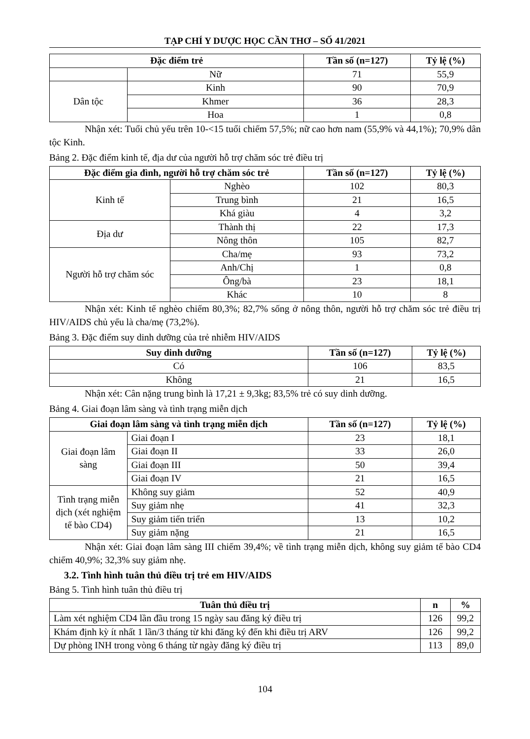TẠP CHÍ Y DƯỢC HỌC CẦN THƠ – SỐ 41/2021
| Đặc điểm trẻ | | Tần số (n=127) | Tỷ lệ (%) |
| --- | --- | --- | --- |
| | Nữ | 71 | 55,9 |
| Dân tộc | Kinh | 90 | 70,9 |
| | Khmer | 36 | 28,3 |
| | Hoa | 1 | 0,8 |
Nhận xét: Tuổi chủ yếu trên 10-<15 tuổi chiếm 57,5%; nữ cao hơn nam (55,9% và 44,1%); 70,9% dân tộc Kinh.
Bảng 2. Đặc điểm kinh tế, địa dư của người hỗ trợ chăm sóc trẻ điều trị
| Đặc điểm gia đình, người hỗ trợ chăm sóc trẻ | | Tần số (n=127) | Tỷ lệ (%) |
| --- | --- | --- | --- |
| Kinh tế | Nghèo | 102 | 80,3 |
| | Trung bình | 21 | 16,5 |
| | Khá giàu | 4 | 3,2 |
| Địa dư | Thành thị | 22 | 17,3 |
| | Nông thôn | 105 | 82,7 |
| Người hỗ trợ chăm sóc | Cha/mẹ | 93 | 73,2 |
| | Anh/Chị | 1 | 0,8 |
| | Ông/bà | 23 | 18,1 |
| | Khác | 10 | 8 |
Nhận xét: Kinh tế nghèo chiếm 80,3%; 82,7% sống ở nông thôn, người hỗ trợ chăm sóc trẻ điều trị HIV/AIDS chủ yếu là cha/mẹ (73,2%).
Bảng 3. Đặc điểm suy dinh dưỡng của trẻ nhiễm HIV/AIDS
| Suy dinh dưỡng | Tần số (n=127) | Tỷ lệ (%) |
| --- | --- | --- |
| Có | 106 | 83,5 |
| Không | 21 | 16,5 |
Nhận xét: Cân nặng trung bình là 17,21 ± 9,3kg; 83,5% trẻ có suy dinh dưỡng.
Bảng 4. Giai đoạn lâm sàng và tình trạng miễn dịch
| Giai đoạn lâm sàng và tình trạng miễn dịch | | Tần số (n=127) | Tỷ lệ (%) |
| --- | --- | --- | --- |
| Giai đoạn lâm sàng | Giai đoạn I | 23 | 18,1 |
| | Giai đoạn II | 33 | 26,0 |
| | Giai đoạn III | 50 | 39,4 |
| | Giai đoạn IV | 21 | 16,5 |
| Tình trạng miễn dịch (xét nghiệm tế bào CD4) | Không suy giảm | 52 | 40,9 |
| | Suy giảm nhẹ | 41 | 32,3 |
| | Suy giảm tiến triển | 13 | 10,2 |
| | Suy giảm nặng | 21 | 16,5 |
Nhận xét: Giai đoạn lâm sàng III chiếm 39,4%; về tình trạng miễn dịch, không suy giảm tế bào CD4 chiếm 40,9%; 32,3% suy giảm nhẹ.
3.2. Tình hình tuân thủ điều trị trẻ em HIV/AIDS
Bảng 5. Tình hình tuân thủ điều trị
| Tuân thủ điều trị | n | % |
| --- | --- | --- |
| Làm xét nghiệm CD4 lần đầu trong 15 ngày sau đăng ký điều trị | 126 | 99,2 |
| Khám định kỳ ít nhất 1 lần/3 tháng từ khi đăng ký đến khi điều trị ARV | 126 | 99,2 |
| Dự phòng INH trong vòng 6 tháng từ ngày đăng ký điều trị | 113 | 89,0 |
104